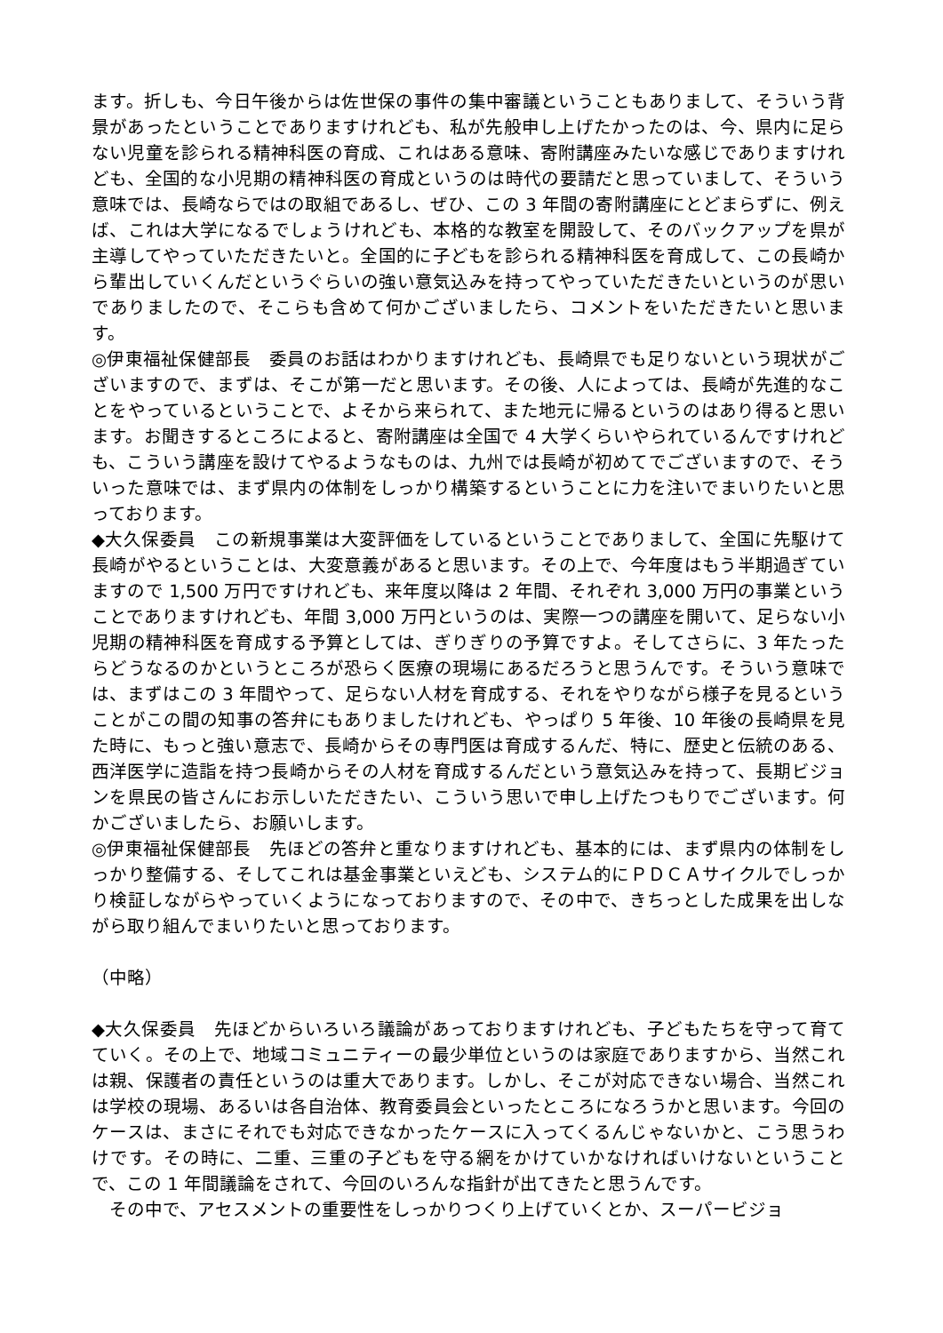ます。折しも、今日午後からは佐世保の事件の集中審議ということもありまして、そういう背景があったということでありますけれども、私が先般申し上げたかったのは、今、県内に足らない児童を診られる精神科医の育成、これはある意味、寄附講座みたいな感じでありますけれども、全国的な小児期の精神科医の育成というのは時代の要請だと思っていまして、そういう意味では、長崎ならではの取組であるし、ぜひ、この 3 年間の寄附講座にとどまらずに、例えば、これは大学になるでしょうけれども、本格的な教室を開設して、そのバックアップを県が主導してやっていただきたいと。全国的に子どもを診られる精神科医を育成して、この長崎から輩出していくんだというぐらいの強い意気込みを持ってやっていただきたいというのが思いでありましたので、そこらも含めて何かございましたら、コメントをいただきたいと思います。
◎伊東福祉保健部長　委員のお話はわかりますけれども、長崎県でも足りないという現状がございますので、まずは、そこが第一だと思います。その後、人によっては、長崎が先進的なことをやっているということで、よそから来られて、また地元に帰るというのはあり得ると思います。お聞きするところによると、寄附講座は全国で 4 大学くらいやられているんですけれども、こういう講座を設けてやるようなものは、九州では長崎が初めてでございますので、そういった意味では、まず県内の体制をしっかり構築するということに力を注いでまいりたいと思っております。
◆大久保委員　この新規事業は大変評価をしているということでありまして、全国に先駆けて長崎がやるということは、大変意義があると思います。その上で、今年度はもう半期過ぎていますので 1,500 万円ですけれども、来年度以降は 2 年間、それぞれ 3,000 万円の事業ということでありますけれども、年間 3,000 万円というのは、実際一つの講座を開いて、足らない小児期の精神科医を育成する予算としては、ぎりぎりの予算ですよ。そしてさらに、3 年たったらどうなるのかというところが恐らく医療の現場にあるだろうと思うんです。そういう意味では、まずはこの 3 年間やって、足らない人材を育成する、それをやりながら様子を見るということがこの間の知事の答弁にもありましたけれども、やっぱり 5 年後、10 年後の長崎県を見た時に、もっと強い意志で、長崎からその専門医は育成するんだ、特に、歴史と伝統のある、西洋医学に造詣を持つ長崎からその人材を育成するんだという意気込みを持って、長期ビジョンを県民の皆さんにお示しいただきたい、こういう思いで申し上げたつもりでございます。何かございましたら、お願いします。
◎伊東福祉保健部長　先ほどの答弁と重なりますけれども、基本的には、まず県内の体制をしっかり整備する、そしてこれは基金事業といえども、システム的にＰＤＣＡサイクルでしっかり検証しながらやっていくようになっておりますので、その中で、きちっとした成果を出しながら取り組んでまいりたいと思っております。
（中略）
◆大久保委員　先ほどからいろいろ議論があっておりますけれども、子どもたちを守って育てていく。その上で、地域コミュニティーの最少単位というのは家庭でありますから、当然これは親、保護者の責任というのは重大であります。しかし、そこが対応できない場合、当然これは学校の現場、あるいは各自治体、教育委員会といったところになろうかと思います。今回のケースは、まさにそれでも対応できなかったケースに入ってくるんじゃないかと、こう思うわけです。その時に、二重、三重の子どもを守る網をかけていかなければいけないということで、この 1 年間議論をされて、今回のいろんな指針が出てきたと思うんです。
　その中で、アセスメントの重要性をしっかりつくり上げていくとか、スーパービジョ